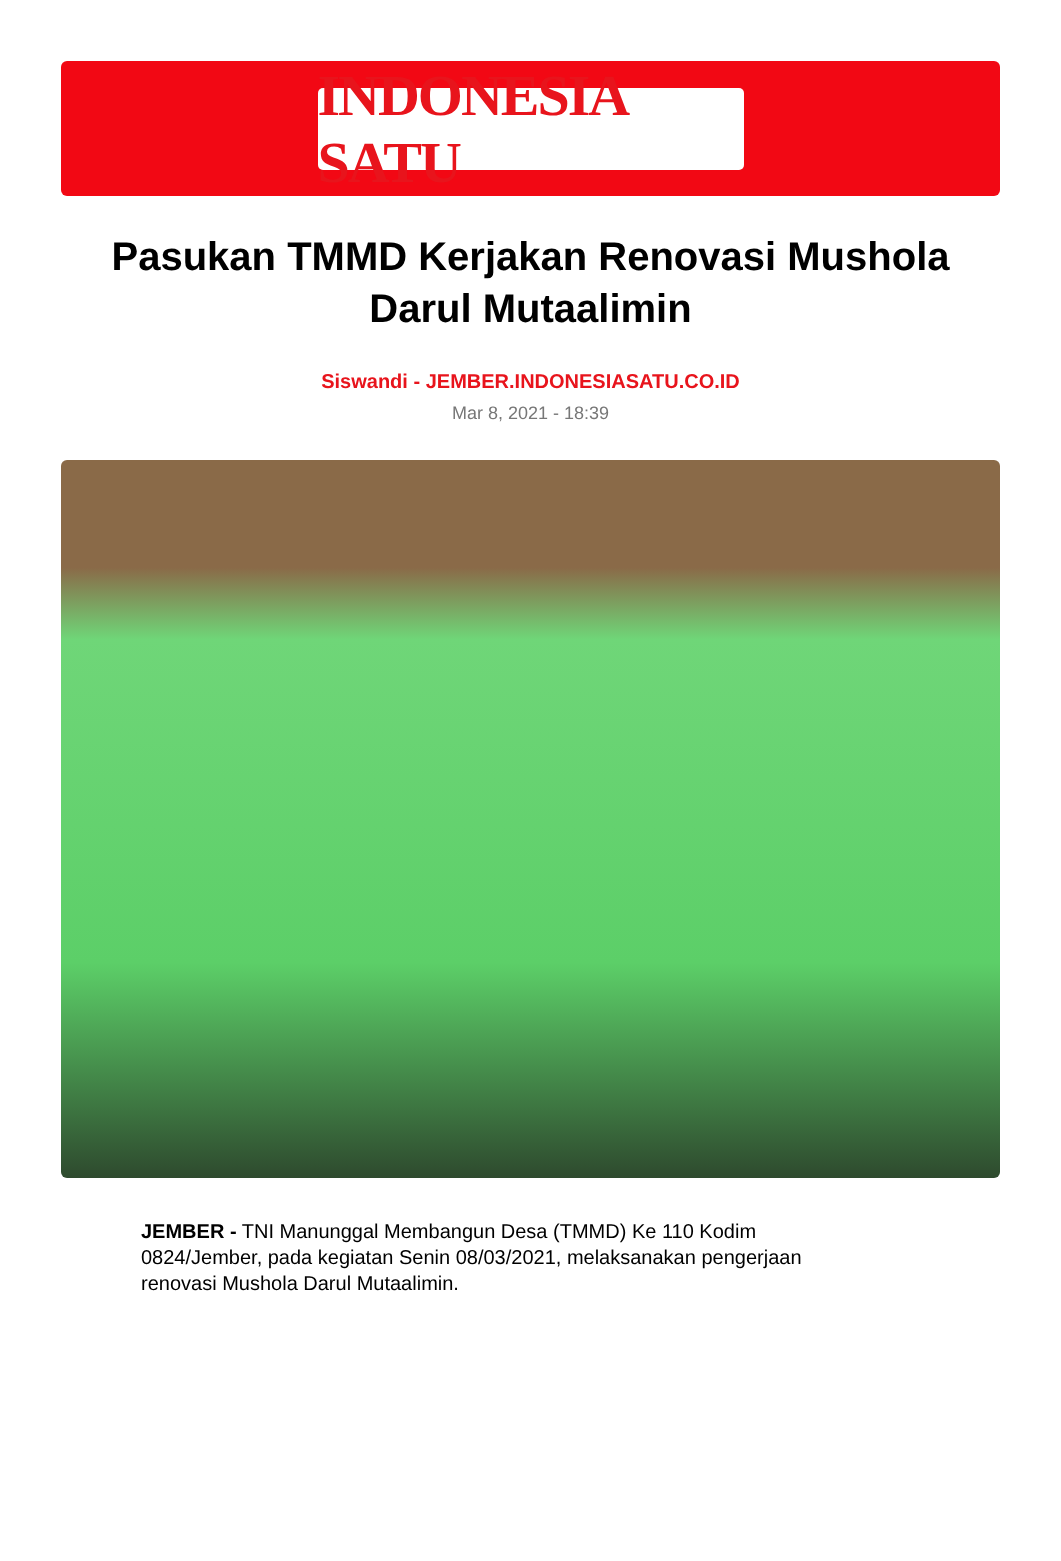INDONESIA SATU
Pasukan TMMD Kerjakan Renovasi Mushola Darul Mutaalimin
Siswandi - JEMBER.INDONESIASATU.CO.ID
Mar 8, 2021 - 18:39
JEMBER - TNI Manunggal Membangun Desa (TMMD) Ke 110 Kodim 0824/Jember, pada kegiatan Senin 08/03/2021, melaksanakan pengerjaan renovasi Mushola Darul Mutaalimin.